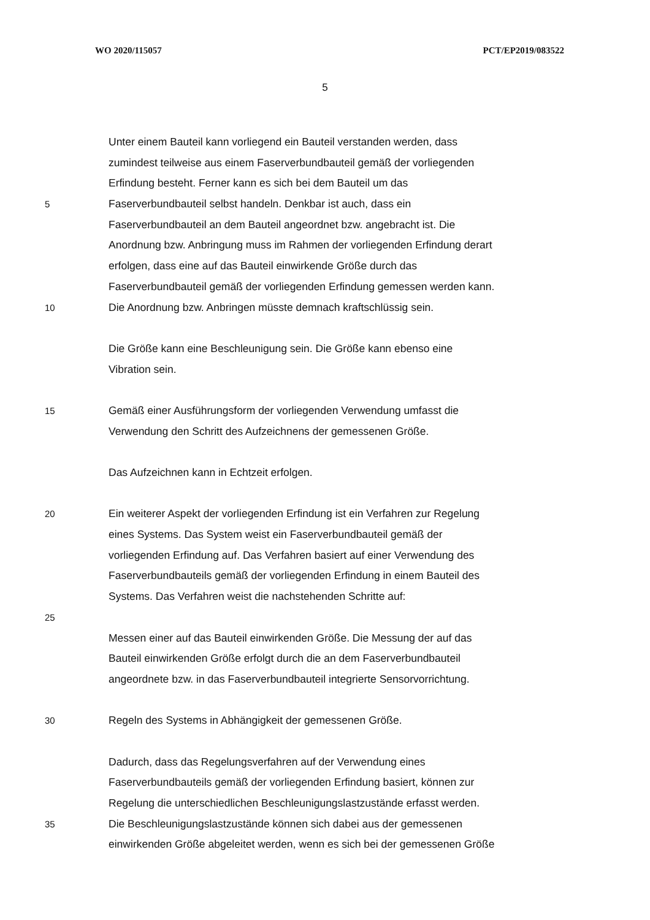WO 2020/115057 PCT/EP2019/083522
5
Unter einem Bauteil kann vorliegend ein Bauteil verstanden werden, dass
zumindest teilweise aus einem Faserverbundbauteil gemäß der vorliegenden
Erfindung besteht. Ferner kann es sich bei dem Bauteil um das
5 Faserverbundbauteil selbst handeln. Denkbar ist auch, dass ein
Faserverbundbauteil an dem Bauteil angeordnet bzw. angebracht ist. Die
Anordnung bzw. Anbringung muss im Rahmen der vorliegenden Erfindung derart
erfolgen, dass eine auf das Bauteil einwirkende Größe durch das
Faserverbundbauteil gemäß der vorliegenden Erfindung gemessen werden kann.
10 Die Anordnung bzw. Anbringen müsste demnach kraftschlüssig sein.
Die Größe kann eine Beschleunigung sein. Die Größe kann ebenso eine
Vibration sein.
15 Gemäß einer Ausführungsform der vorliegenden Verwendung umfasst die
Verwendung den Schritt des Aufzeichnens der gemessenen Größe.
Das Aufzeichnen kann in Echtzeit erfolgen.
20 Ein weiterer Aspekt der vorliegenden Erfindung ist ein Verfahren zur Regelung
eines Systems. Das System weist ein Faserverbundbauteil gemäß der
vorliegenden Erfindung auf. Das Verfahren basiert auf einer Verwendung des
Faserverbundbauteils gemäß der vorliegenden Erfindung in einem Bauteil des
Systems. Das Verfahren weist die nachstehenden Schritte auf:
25
Messen einer auf das Bauteil einwirkenden Größe. Die Messung der auf das
Bauteil einwirkenden Größe erfolgt durch die an dem Faserverbundbauteil
angeordnete bzw. in das Faserverbundbauteil integrierte Sensorvorrichtung.
30 Regeln des Systems in Abhängigkeit der gemessenen Größe.
Dadurch, dass das Regelungsverfahren auf der Verwendung eines
Faserverbundbauteils gemäß der vorliegenden Erfindung basiert, können zur
Regelung die unterschiedlichen Beschleunigungslastzustände erfasst werden.
35 Die Beschleunigungslastzustände können sich dabei aus der gemessenen
einwirkenden Größe abgeleitet werden, wenn es sich bei der gemessenen Größe